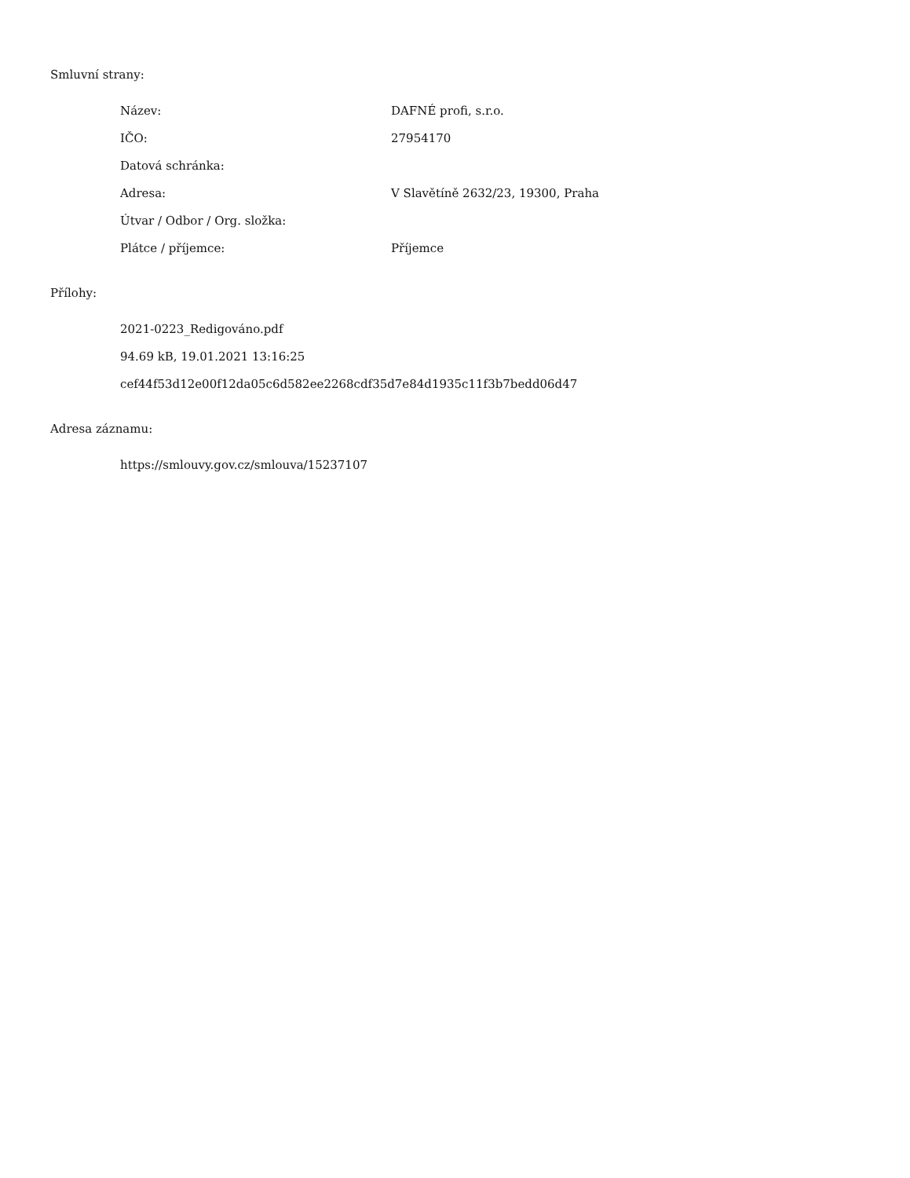Smluvní strany:
| Název: | DAFNÉ profi, s.r.o. |
| IČO: | 27954170 |
| Datová schránka: | |
| Adresa: | V Slavětíně 2632/23, 19300, Praha |
| Útvar / Odbor / Org. složka: | |
| Plátce / příjemce: | Příjemce |
Přílohy:
2021-0223_Redigováno.pdf
94.69 kB, 19.01.2021 13:16:25
cef44f53d12e00f12da05c6d582ee2268cdf35d7e84d1935c11f3b7bedd06d47
Adresa záznamu:
https://smlouvy.gov.cz/smlouva/15237107